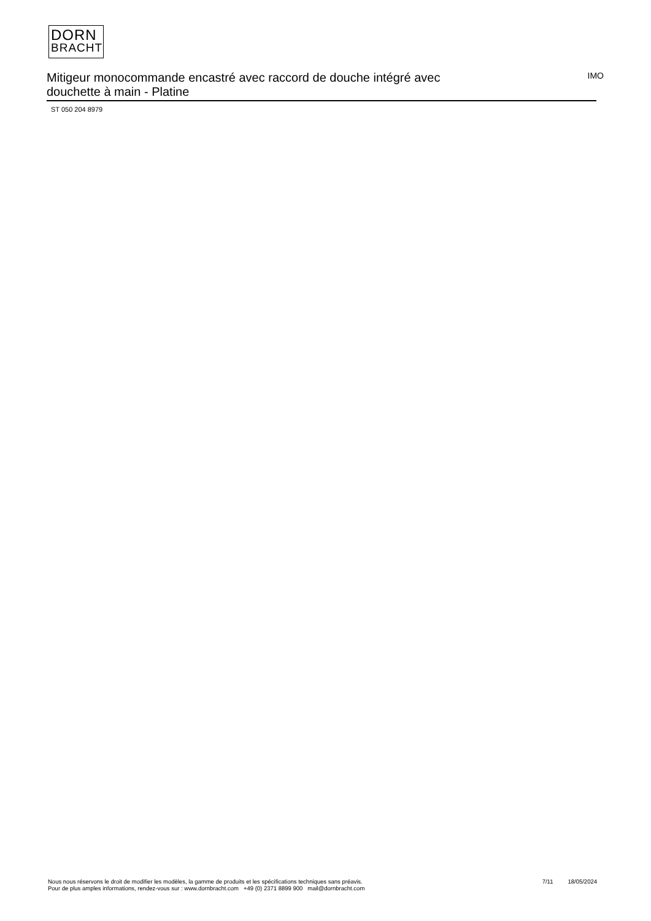DORN
BRACHT
Mitigeur monocommande encastré avec raccord de douche intégré avec douchette à main - Platine
IMO
ST 050 204 8979
Nous nous réservons le droit de modifier les modèles, la gamme de produits et les spécifications techniques sans préavis.
Pour de plus amples informations, rendez-vous sur : www.dornbracht.com +49 (0) 2371 8899 900 mail@dornbracht.com
7/11 18/05/2024